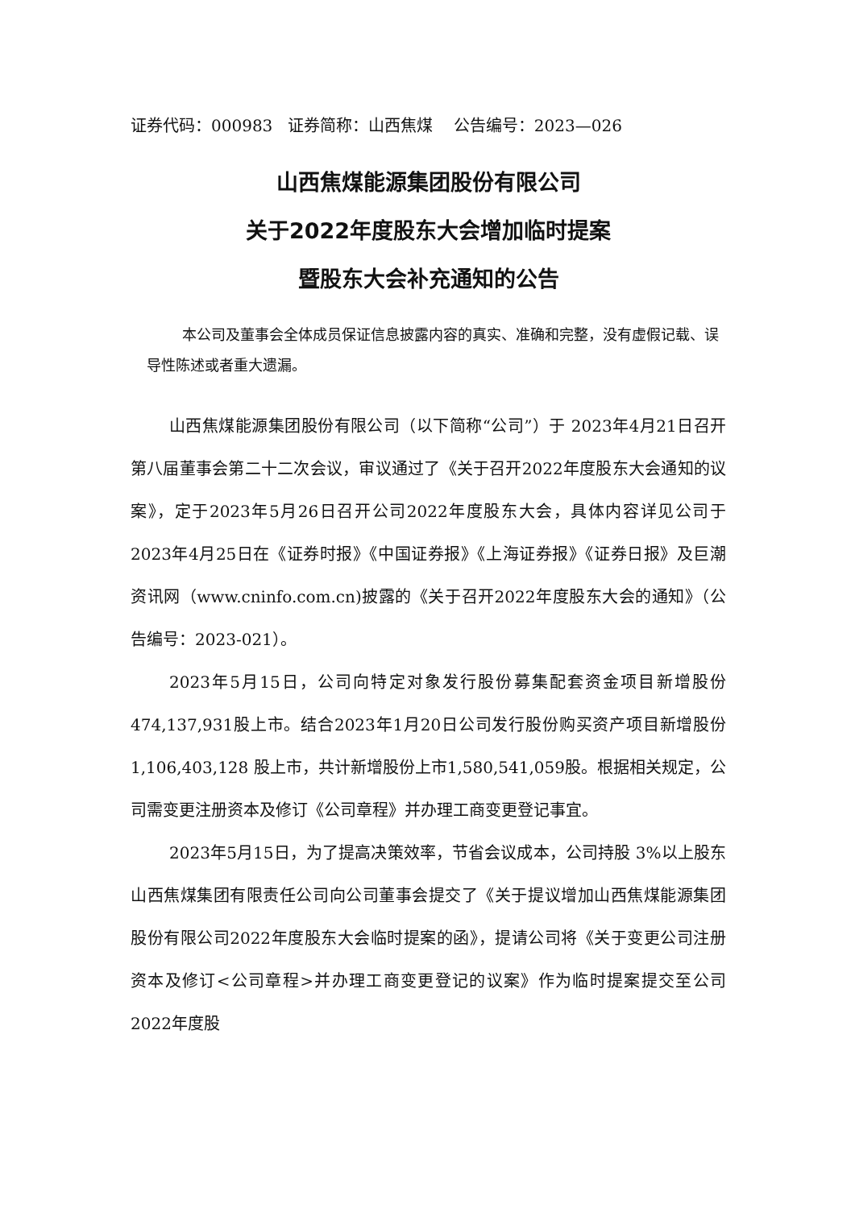证券代码：000983 证券简称：山西焦煤 公告编号：2023—026
山西焦煤能源集团股份有限公司
关于2022年度股东大会增加临时提案
暨股东大会补充通知的公告
本公司及董事会全体成员保证信息披露内容的真实、准确和完整，没有虚假记载、误导性陈述或者重大遗漏。
山西焦煤能源集团股份有限公司（以下简称“公司”）于 2023年4月21日召开第八届董事会第二十二次会议，审议通过了《关于召开2022年度股东大会通知的议案》，定于2023年5月26日召开公司2022年度股东大会，具体内容详见公司于2023年4月25日在《证券时报》《中国证券报》《上海证券报》《证券日报》及巨潮资讯网（www.cninfo.com.cn)披露的《关于召开2022年度股东大会的通知》（公告编号：2023-021）。
2023年5月15日，公司向特定对象发行股份募集配套资金项目新增股份474,137,931股上市。结合2023年1月20日公司发行股份购买资产项目新增股份 1,106,403,128 股上市，共计新增股份上市1,580,541,059股。根据相关规定，公司需变更注册资本及修订《公司章程》并办理工商变更登记事宜。
2023年5月15日，为了提高决策效率，节省会议成本，公司持股 3%以上股东山西焦煤集团有限责任公司向公司董事会提交了《关于提议增加山西焦煤能源集团股份有限公司2022年度股东大会临时提案的函》，提请公司将《关于变更公司注册资本及修订<公司章程>并办理工商变更登记的议案》作为临时提案提交至公司2022年度股